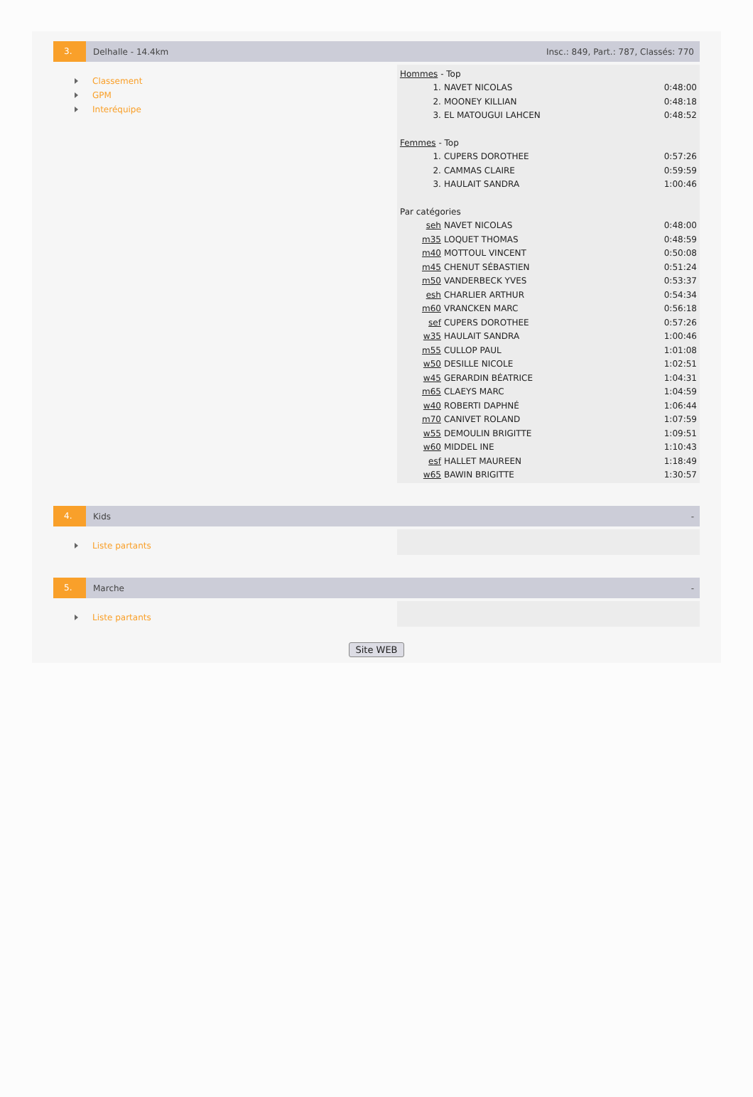3.
Delhalle - 14.4km
Insc.: 849, Part.: 787, Classés: 770
Classement
GPM
Interéquipe
| Hommes - Top | | |
| 1. | NAVET NICOLAS | 0:48:00 |
| 2. | MOONEY KILLIAN | 0:48:18 |
| 3. | EL MATOUGUI LAHCEN | 0:48:52 |
| Femmes - Top | | |
| 1. | CUPERS DOROTHEE | 0:57:26 |
| 2. | CAMMAS CLAIRE | 0:59:59 |
| 3. | HAULAIT SANDRA | 1:00:46 |
| Par catégories | | |
| seh | NAVET NICOLAS | 0:48:00 |
| m35 | LOQUET THOMAS | 0:48:59 |
| m40 | MOTTOUL VINCENT | 0:50:08 |
| m45 | CHENUT SÉBASTIEN | 0:51:24 |
| m50 | VANDERBECK YVES | 0:53:37 |
| esh | CHARLIER ARTHUR | 0:54:34 |
| m60 | VRANCKEN MARC | 0:56:18 |
| sef | CUPERS DOROTHEE | 0:57:26 |
| w35 | HAULAIT SANDRA | 1:00:46 |
| m55 | CULLOP PAUL | 1:01:08 |
| w50 | DESILLE NICOLE | 1:02:51 |
| w45 | GERARDIN BÉATRICE | 1:04:31 |
| m65 | CLAEYS MARC | 1:04:59 |
| w40 | ROBERTI DAPHNÉ | 1:06:44 |
| m70 | CANIVET ROLAND | 1:07:59 |
| w55 | DEMOULIN BRIGITTE | 1:09:51 |
| w60 | MIDDEL INE | 1:10:43 |
| esf | HALLET MAUREEN | 1:18:49 |
| w65 | BAWIN BRIGITTE | 1:30:57 |
4.
Kids -
Liste partants
5.
Marche -
Liste partants
Site WEB